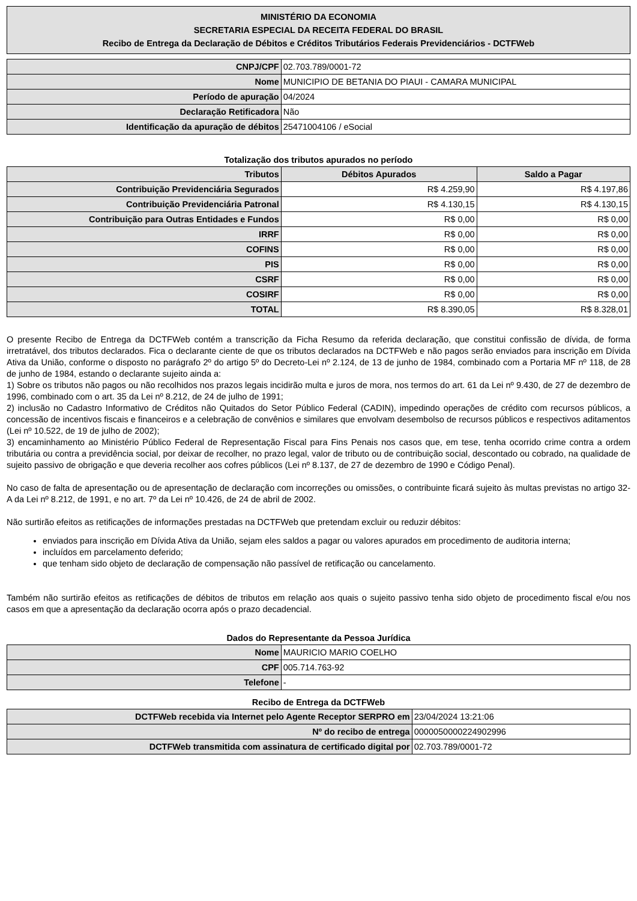MINISTÉRIO DA ECONOMIA
SECRETARIA ESPECIAL DA RECEITA FEDERAL DO BRASIL
Recibo de Entrega da Declaração de Débitos e Créditos Tributários Federais Previdenciários - DCTFWeb
| CNPJ/CPF | 02.703.789/0001-72 |
| Nome | MUNICIPIO DE BETANIA DO PIAUI - CAMARA MUNICIPAL |
| Período de apuração | 04/2024 |
| Declaração Retificadora | Não |
| Identificação da apuração de débitos | 25471004106 / eSocial |
Totalização dos tributos apurados no período
| Tributos | Débitos Apurados | Saldo a Pagar |
| --- | --- | --- |
| Contribuição Previdenciária Segurados | R$ 4.259,90 | R$ 4.197,86 |
| Contribuição Previdenciária Patronal | R$ 4.130,15 | R$ 4.130,15 |
| Contribuição para Outras Entidades e Fundos | R$ 0,00 | R$ 0,00 |
| IRRF | R$ 0,00 | R$ 0,00 |
| COFINS | R$ 0,00 | R$ 0,00 |
| PIS | R$ 0,00 | R$ 0,00 |
| CSRF | R$ 0,00 | R$ 0,00 |
| COSIRF | R$ 0,00 | R$ 0,00 |
| TOTAL | R$ 8.390,05 | R$ 8.328,01 |
O presente Recibo de Entrega da DCTFWeb contém a transcrição da Ficha Resumo da referida declaração, que constitui confissão de dívida, de forma irretratável, dos tributos declarados. Fica o declarante ciente de que os tributos declarados na DCTFWeb e não pagos serão enviados para inscrição em Dívida Ativa da União, conforme o disposto no parágrafo 2º do artigo 5º do Decreto-Lei nº 2.124, de 13 de junho de 1984, combinado com a Portaria MF nº 118, de 28 de junho de 1984, estando o declarante sujeito ainda a:
1) Sobre os tributos não pagos ou não recolhidos nos prazos legais incidirão multa e juros de mora, nos termos do art. 61 da Lei nº 9.430, de 27 de dezembro de 1996, combinado com o art. 35 da Lei nº 8.212, de 24 de julho de 1991;
2) inclusão no Cadastro Informativo de Créditos não Quitados do Setor Público Federal (CADIN), impedindo operações de crédito com recursos públicos, a concessão de incentivos fiscais e financeiros e a celebração de convênios e similares que envolvam desembolso de recursos públicos e respectivos aditamentos (Lei nº 10.522, de 19 de julho de 2002);
3) encaminhamento ao Ministério Público Federal de Representação Fiscal para Fins Penais nos casos que, em tese, tenha ocorrido crime contra a ordem tributária ou contra a previdência social, por deixar de recolher, no prazo legal, valor de tributo ou de contribuição social, descontado ou cobrado, na qualidade de sujeito passivo de obrigação e que deveria recolher aos cofres públicos (Lei nº 8.137, de 27 de dezembro de 1990 e Código Penal).
No caso de falta de apresentação ou de apresentação de declaração com incorreções ou omissões, o contribuinte ficará sujeito às multas previstas no artigo 32-A da Lei nº 8.212, de 1991, e no art. 7º da Lei nº 10.426, de 24 de abril de 2002.
Não surtirão efeitos as retificações de informações prestadas na DCTFWeb que pretendam excluir ou reduzir débitos:
enviados para inscrição em Dívida Ativa da União, sejam eles saldos a pagar ou valores apurados em procedimento de auditoria interna;
incluídos em parcelamento deferido;
que tenham sido objeto de declaração de compensação não passível de retificação ou cancelamento.
Também não surtirão efeitos as retificações de débitos de tributos em relação aos quais o sujeito passivo tenha sido objeto de procedimento fiscal e/ou nos casos em que a apresentação da declaração ocorra após o prazo decadencial.
Dados do Representante da Pessoa Jurídica
| Nome | MAURICIO MARIO COELHO |
| CPF | 005.714.763-92 |
| Telefone | - |
Recibo de Entrega da DCTFWeb
| DCTFWeb recebida via Internet pelo Agente Receptor SERPRO em | 23/04/2024 13:21:06 |
| Nº do recibo de entrega | 0000050000224902996 |
| DCTFWeb transmitida com assinatura de certificado digital por | 02.703.789/0001-72 |